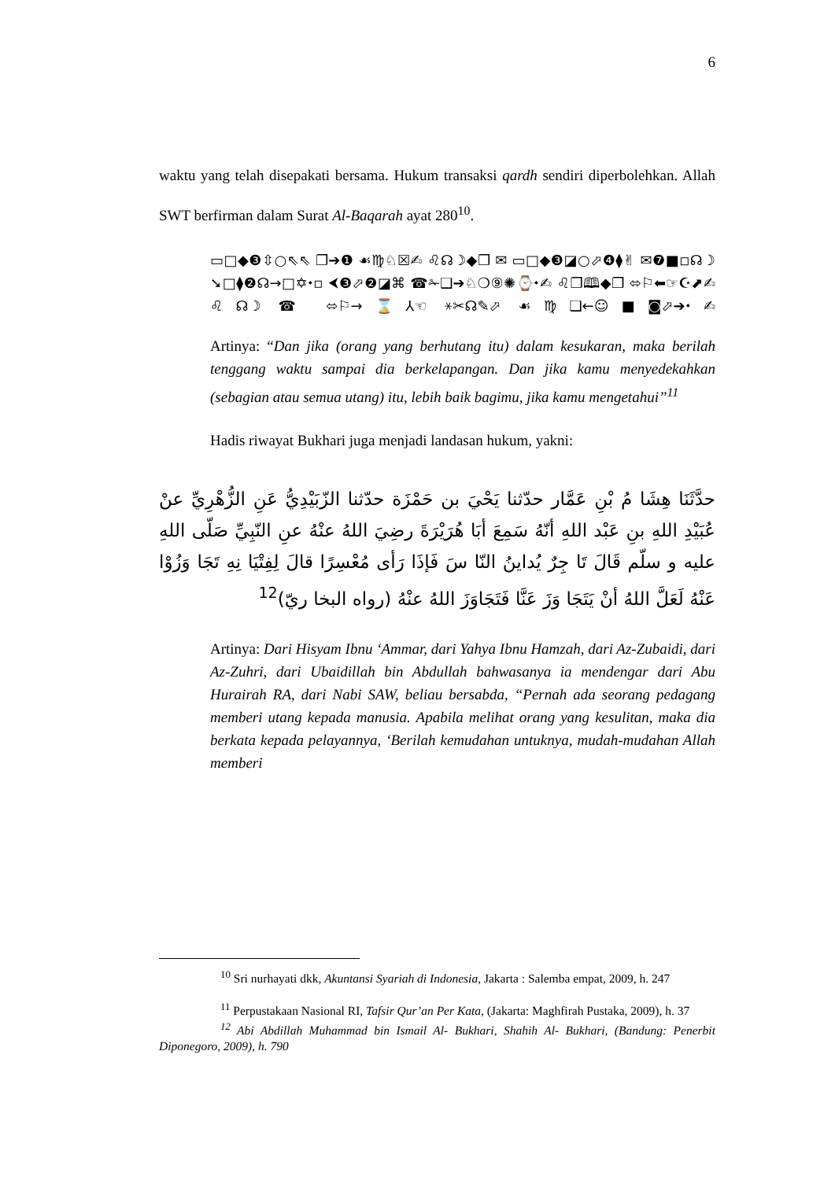6
waktu yang telah disepakati bersama. Hukum transaksi qardh sendiri diperbolehkan. Allah SWT berfirman dalam Surat Al-Baqarah ayat 280<sup>10</sup>.
▭□◆❸⇳○⇖⇖ ❐➔❶ ☙♍♘☒✍ ♌☊☽◆❒ ✉ ▭□◆❸◪○⬀❹⧫✌ ✉❼■◽☊☽ ➘□⧫❷☊→□✡⬩▫ ⮜❸⬀❷◪⌘ ☎✁❑➔♘❍⑨✺⌚⬩✍ ♌❐🕮◆❒ ⬄⚐⬅☞☪⬈✍ ♌☊☽ ☎ ⬄⚐→⌛⅄☜ ⚹✂☊✎⬀ ☙♍❑←☺■◙⬀➔⬩✍
Artinya: “Dan jika (orang yang berhutang itu) dalam kesukaran, maka berilah tenggang waktu sampai dia berkelapangan. Dan jika kamu menyedekahkan (sebagian atau semua utang) itu, lebih baik bagimu, jika kamu mengetahui”<sup>11</sup>
Hadis riwayat Bukhari juga menjadi landasan hukum, yakni:
حدَّثَنَا هِشَا مُ بْنِ عَمَّار حدّثنا يَحْيَ بن حَمْزَة حدّثنا الزّبَيْدِيُّ عَنِ الزُّهْرِيِّ عنْ عُبَيْدِ اللهِ بنِ عَبْد اللهِ أنّهُ سَمِعَ أبَا هُرَيْرَةَ رضِيَ اللهُ عنْهُ عنِ النّبِيِّ صَلّى اللهِ عليه و سلّم قَالَ تَا جِرٌ يُداينُ النّا سَ فَإذَا رَأى مُعْسِرًا قالَ لِفِتْيَا نِهِ تَجَا وَزُوْا عَنْهُ لَعَلَّ اللهُ أنْ يَتَجَا وَزَ عَنَّا فَتَجَاوَزَ اللهُ عنْهُ (رواه البخا ريّ)<sup>12</sup>
Artinya: Dari Hisyam Ibnu ‘Ammar, dari Yahya Ibnu Hamzah, dari Az-Zubaidi, dari Az-Zuhri, dari Ubaidillah bin Abdullah bahwasanya ia mendengar dari Abu Hurairah RA, dari Nabi SAW, beliau bersabda, “Pernah ada seorang pedagang memberi utang kepada manusia. Apabila melihat orang yang kesulitan, maka dia berkata kepada pelayannya, ‘Berilah kemudahan untuknya, mudah-mudahan Allah memberi
<sup>10</sup> Sri nurhayati dkk, Akuntansi Syariah di Indonesia, Jakarta : Salemba empat, 2009, h. 247
<sup>11</sup> Perpustakaan Nasional RI, Tafsir Qur’an Per Kata, (Jakarta: Maghfirah Pustaka, 2009), h. 37
<sup>12</sup> Abi Abdillah Muhammad bin Ismail Al- Bukhari, Shahih Al- Bukhari, (Bandung: Penerbit Diponegoro, 2009), h. 790